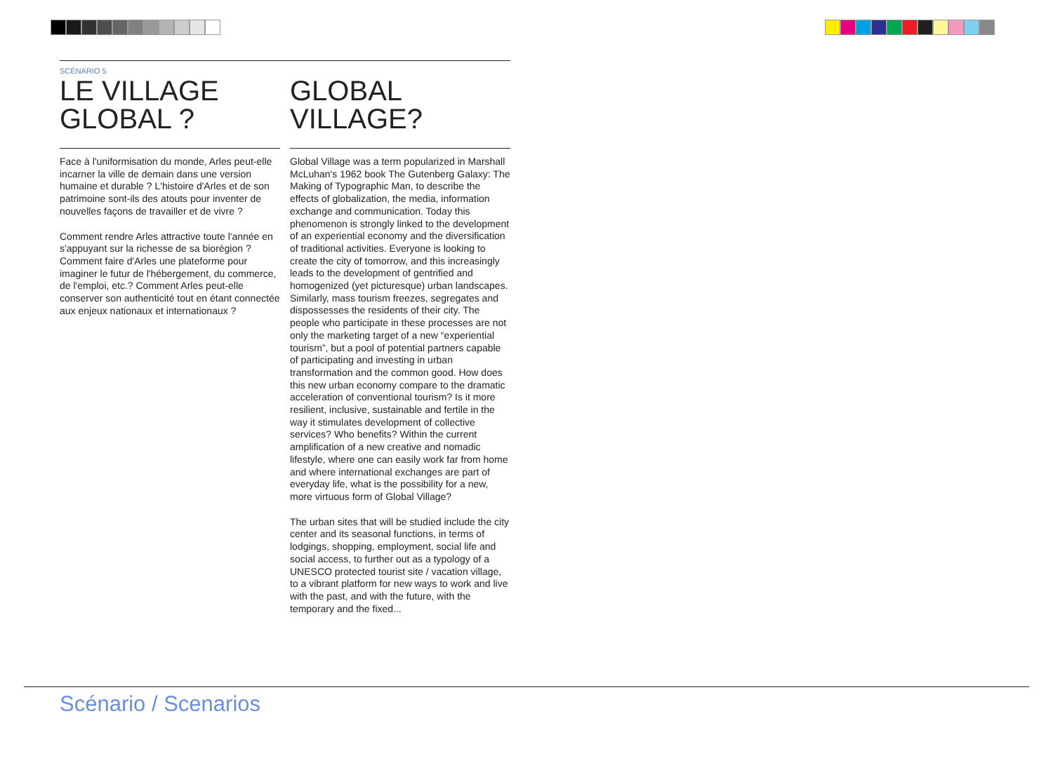SCÉNARIO 5
LE VILLAGE GLOBAL ?
Face à l'uniformisation du monde, Arles peut-elle incarner la ville de demain dans une version humaine et durable ? L'histoire d'Arles et de son patrimoine sont-ils des atouts pour inventer de nouvelles façons de travailler et de vivre ?
Comment rendre Arles attractive toute l'année en s'appuyant sur la richesse de sa biorégion ? Comment faire d'Arles une plateforme pour imaginer le futur de l'hébergement, du commerce, de l'emploi, etc.? Comment Arles peut-elle conserver son authenticité tout en étant connectée aux enjeux nationaux et internationaux ?
GLOBAL VILLAGE?
Global Village was a term popularized in Marshall McLuhan's 1962 book The Gutenberg Galaxy: The Making of Typographic Man, to describe the effects of globalization, the media, information exchange and communication. Today this phenomenon is strongly linked to the development of an experiential economy and the diversification of traditional activities. Everyone is looking to create the city of tomorrow, and this increasingly leads to the development of gentrified and homogenized (yet picturesque) urban landscapes. Similarly, mass tourism freezes, segregates and dispossesses the residents of their city. The people who participate in these processes are not only the marketing target of a new “experiential tourism”, but a pool of potential partners capable of participating and investing in urban transformation and the common good. How does this new urban economy compare to the dramatic acceleration of conventional tourism? Is it more resilient, inclusive, sustainable and fertile in the way it stimulates development of collective services? Who benefits? Within the current amplification of a new creative and nomadic lifestyle, where one can easily work far from home and where international exchanges are part of everyday life, what is the possibility for a new, more virtuous form of Global Village?
The urban sites that will be studied include the city center and its seasonal functions, in terms of lodgings, shopping, employment, social life and social access, to further out as a typology of a UNESCO protected tourist site / vacation village, to a vibrant platform for new ways to work and live with the past, and with the future, with the temporary and the fixed...
Scénario / Scenarios